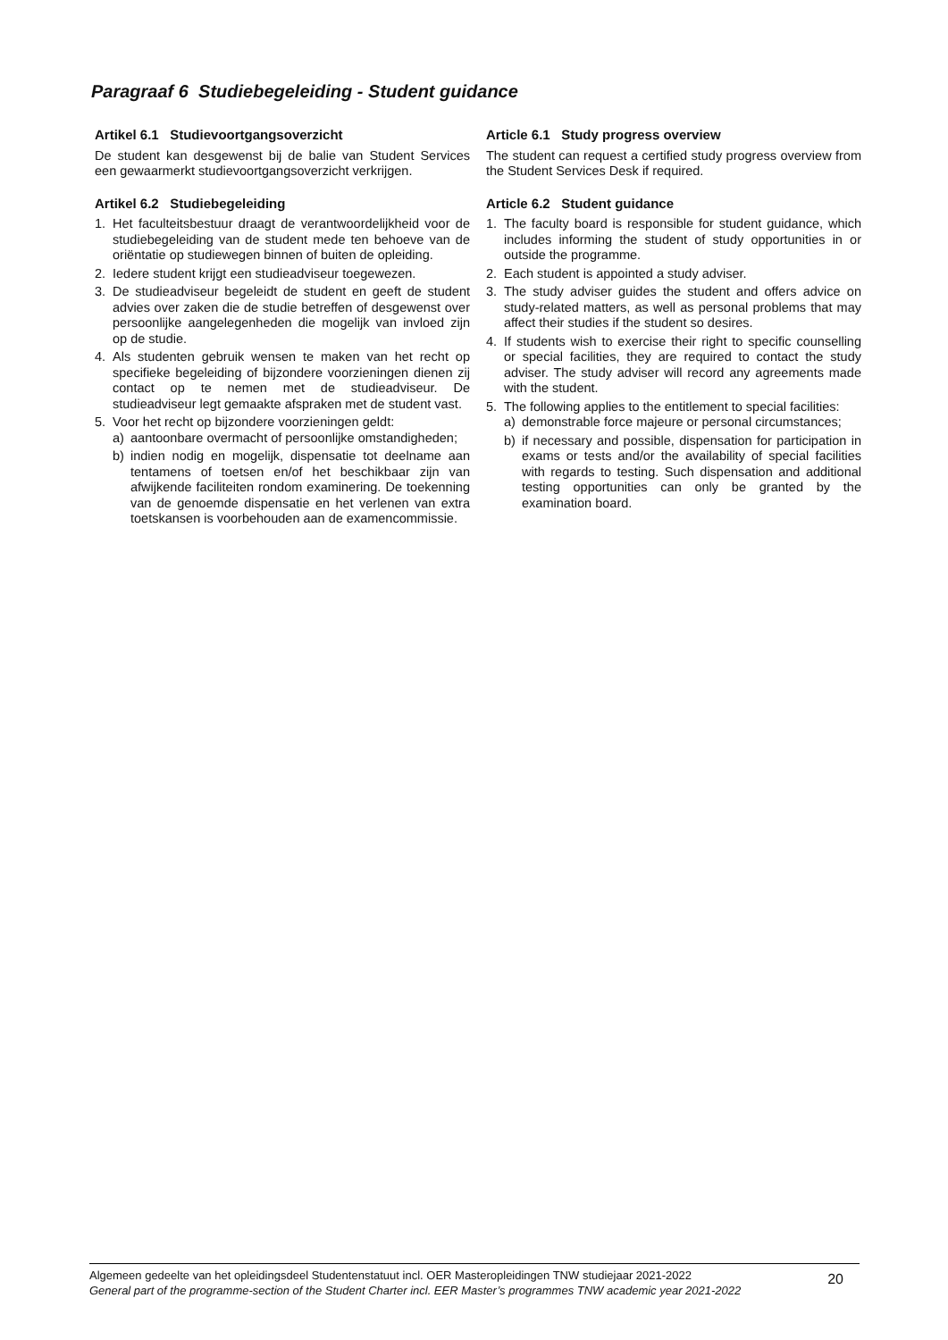Paragraaf 6 Studiebegeleiding - Student guidance
Artikel 6.1 Studievoortgangsoverzicht
De student kan desgewenst bij de balie van Student Services een gewaarmerkt studievoortgangsoverzicht verkrijgen.
Artikel 6.2 Studiebegeleiding
1. Het faculteitsbestuur draagt de verantwoordelijkheid voor de studiebegeleiding van de student mede ten behoeve van de oriëntatie op studiewegen binnen of buiten de opleiding.
2. Iedere student krijgt een studieadviseur toegewezen.
3. De studieadviseur begeleidt de student en geeft de student advies over zaken die de studie betreffen of desgewenst over persoonlijke aangelegenheden die mogelijk van invloed zijn op de studie.
4. Als studenten gebruik wensen te maken van het recht op specifieke begeleiding of bijzondere voorzieningen dienen zij contact op te nemen met de studieadviseur. De studieadviseur legt gemaakte afspraken met de student vast.
5. Voor het recht op bijzondere voorzieningen geldt:
a) aantoonbare overmacht of persoonlijke omstandigheden;
b) indien nodig en mogelijk, dispensatie tot deelname aan tentamens of toetsen en/of het beschikbaar zijn van afwijkende faciliteiten rondom examinering. De toekenning van de genoemde dispensatie en het verlenen van extra toetskansen is voorbehouden aan de examencommissie.
Article 6.1 Study progress overview
The student can request a certified study progress overview from the Student Services Desk if required.
Article 6.2 Student guidance
1. The faculty board is responsible for student guidance, which includes informing the student of study opportunities in or outside the programme.
2. Each student is appointed a study adviser.
3. The study adviser guides the student and offers advice on study-related matters, as well as personal problems that may affect their studies if the student so desires.
4. If students wish to exercise their right to specific counselling or special facilities, they are required to contact the study adviser. The study adviser will record any agreements made with the student.
5. The following applies to the entitlement to special facilities:
a) demonstrable force majeure or personal circumstances;
b) if necessary and possible, dispensation for participation in exams or tests and/or the availability of special facilities with regards to testing. Such dispensation and additional testing opportunities can only be granted by the examination board.
Algemeen gedeelte van het opleidingsdeel Studentenstatuut incl. OER Masteropleidingen TNW studiejaar 2021-2022
General part of the programme-section of the Student Charter incl. EER Master’s programmes TNW academic year 2021-2022
20